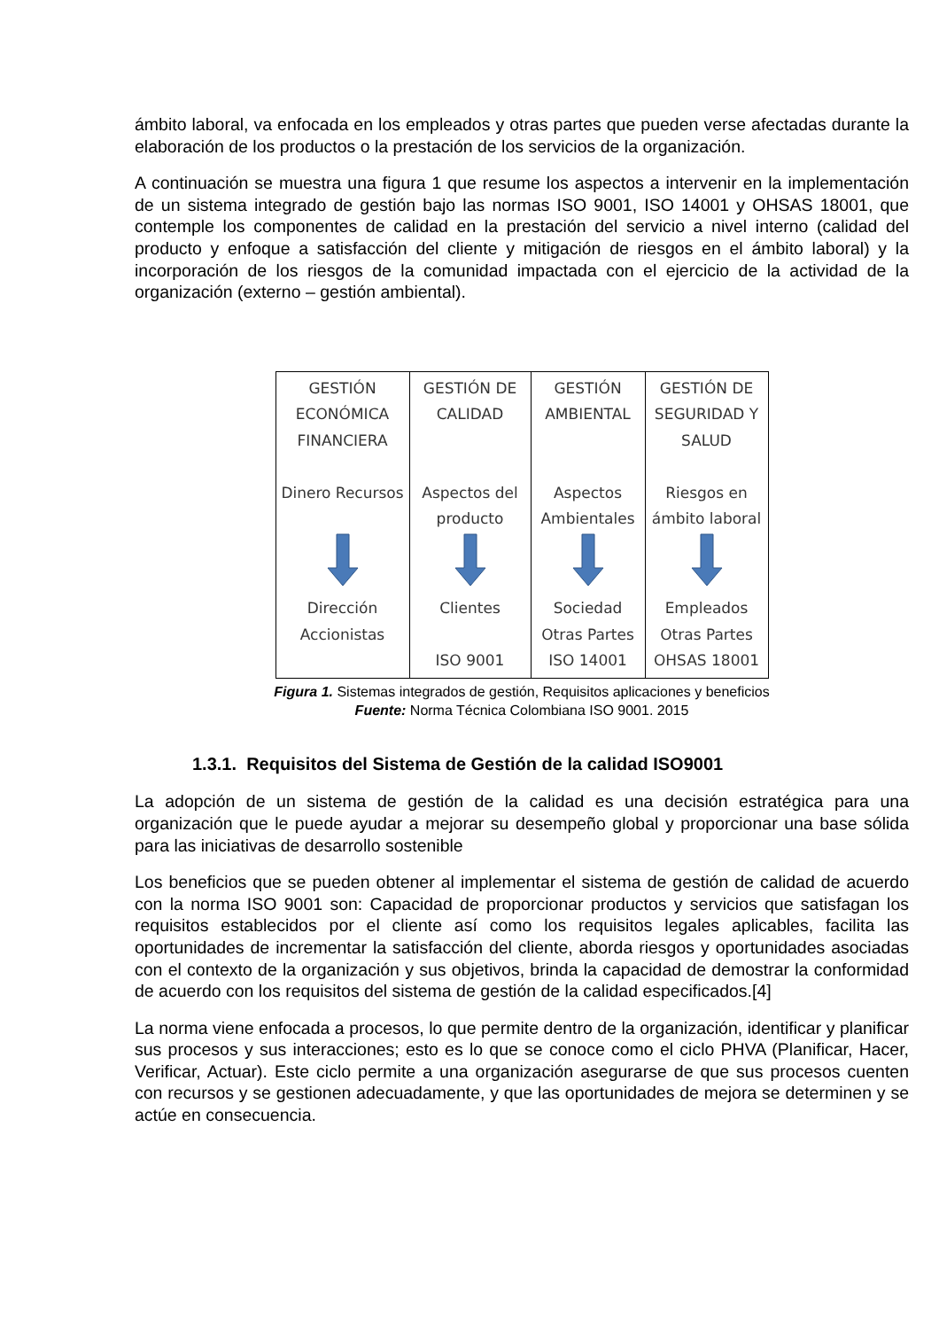ámbito laboral, va enfocada en los empleados y otras partes que pueden verse afectadas durante la elaboración de los productos o la prestación de los servicios de la organización.
A continuación se muestra una figura 1 que resume los aspectos a intervenir en la implementación de un sistema integrado de gestión bajo las normas ISO 9001, ISO 14001 y OHSAS 18001, que contemple los componentes de calidad en la prestación del servicio a nivel interno (calidad del producto y enfoque a satisfacción del cliente y mitigación de riesgos en el ámbito laboral) y la incorporación de los riesgos de la comunidad impactada con el ejercicio de la actividad de la organización (externo – gestión ambiental).
| GESTIÓN ECONÓMICA FINANCIERA Dinero Recursos Dirección Accionistas | GESTIÓN DE CALIDAD Aspectos del producto Clientes ISO 9001 | GESTIÓN AMBIENTAL Aspectos Ambientales Sociedad Otras Partes ISO 14001 | GESTIÓN DE SEGURIDAD Y SALUD Riesgos en ámbito laboral Empleados Otras Partes OHSAS 18001 |
Figura 1. Sistemas integrados de gestión, Requisitos aplicaciones y beneficios
Fuente: Norma Técnica Colombiana ISO 9001. 2015
1.3.1. Requisitos del Sistema de Gestión de la calidad ISO9001
La adopción de un sistema de gestión de la calidad es una decisión estratégica para una organización que le puede ayudar a mejorar su desempeño global y proporcionar una base sólida para las iniciativas de desarrollo sostenible
Los beneficios que se pueden obtener al implementar el sistema de gestión de calidad de acuerdo con la norma ISO 9001 son: Capacidad de proporcionar productos y servicios que satisfagan los requisitos establecidos por el cliente así como los requisitos legales aplicables, facilita las oportunidades de incrementar la satisfacción del cliente, aborda riesgos y oportunidades asociadas con el contexto de la organización y sus objetivos, brinda la capacidad de demostrar la conformidad de acuerdo con los requisitos del sistema de gestión de la calidad especificados.[4]
La norma viene enfocada a procesos, lo que permite dentro de la organización, identificar y planificar sus procesos y sus interacciones; esto es lo que se conoce como el ciclo PHVA (Planificar, Hacer, Verificar, Actuar). Este ciclo permite a una organización asegurarse de que sus procesos cuenten con recursos y se gestionen adecuadamente, y que las oportunidades de mejora se determinen y se actúe en consecuencia.